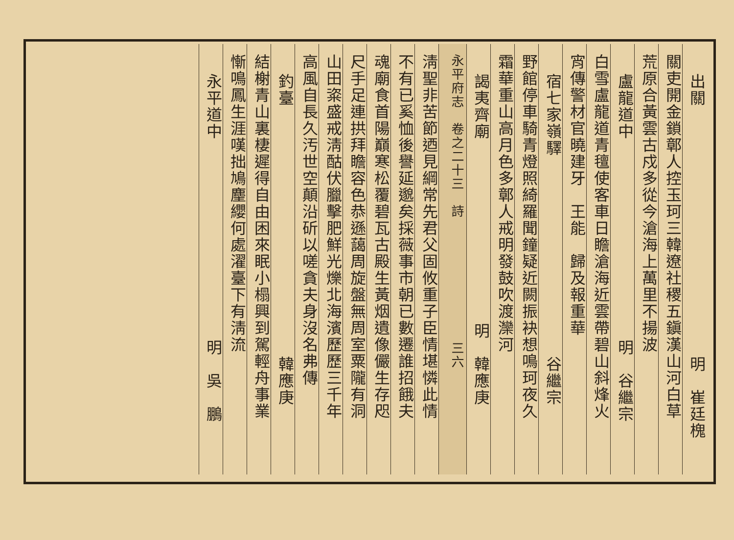出關　　　　　　　　　　　　　　　明　崔廷槐
關吏開金鎖鄣人控玉珂三韓遼社稷五鎭漢山河白草
荒原合黃雲古戍多從今滄海上萬里不揚波
盧龍道中　　　　　　　　　　　　明　谷繼宗
白雪盧龍道青氊使客車日瞻滄海近雲帶碧山斜烽火
宵傳警材官曉建牙　王能　歸及報重華
宿七家嶺驛　　　　　　　　　　　　谷繼宗
野館停車騎青燈照綺羅聞鐘疑近闕振袂想鳴珂夜久
霜華重山高月色多鄣人戒明發鼓吹渡灤河
謁夷齊廟　　　　　　　　　　　明　韓應庚
永平府志　卷之二十三　詩　　　　　　　　　三六
淸聖非苦節迺見綱常先君父固攸重子臣情堪憐此情
不有已奚恤後譽延邈矣採薇事市朝已數遷誰招餓夫
魂廟食首陽巔寒松覆碧瓦古殿生黃烟遺像儼生存咫
尺手足連拱拜瞻容色恭遜藹周旋盤無周室粟隴有洞
山田粢盛戒淸酤伏臘擊肥鮮光爍北海濱歷歷三千年
高風自長久汚世空顛沿斫以嗟貪夫身沒名弗傳
釣臺　　　　　　　　　　　　　　　韓應庚
結榭青山裏棲遲得自由困來眠小榻興到駕輕舟事業
慚鳴鳳生涯嘆拙鳩麈纓何處濯臺下有淸流
永平道中　　　　　　　　　　　　明　吳　鵬